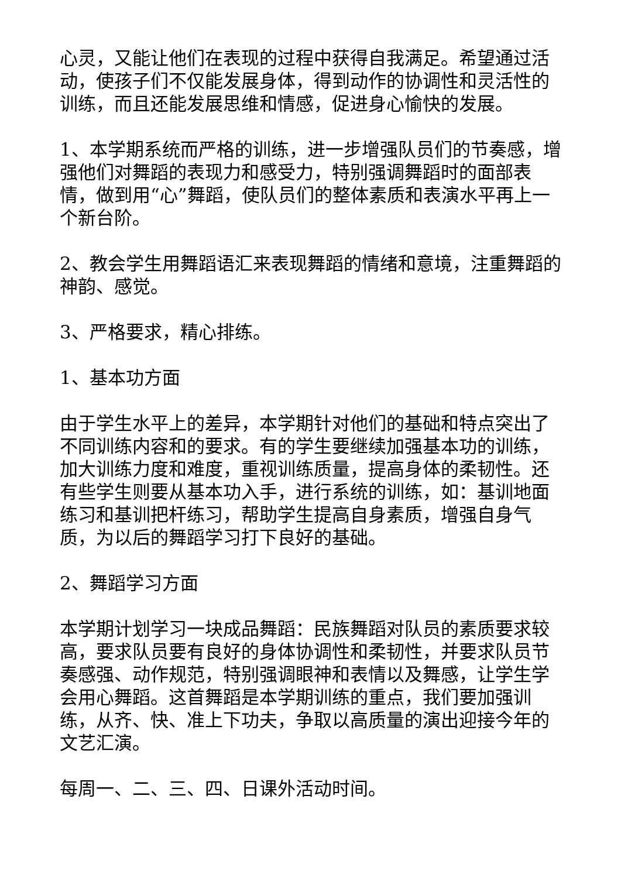心灵，又能让他们在表现的过程中获得自我满足。希望通过活动，使孩子们不仅能发展身体，得到动作的协调性和灵活性的训练，而且还能发展思维和情感，促进身心愉快的发展。
1、本学期系统而严格的训练，进一步增强队员们的节奏感，增强他们对舞蹈的表现力和感受力，特别强调舞蹈时的面部表情，做到用“心”舞蹈，使队员们的整体素质和表演水平再上一个新台阶。
2、教会学生用舞蹈语汇来表现舞蹈的情绪和意境，注重舞蹈的神韵、感觉。
3、严格要求，精心排练。
1、基本功方面
由于学生水平上的差异，本学期针对他们的基础和特点突出了不同训练内容和的要求。有的学生要继续加强基本功的训练，加大训练力度和难度，重视训练质量，提高身体的柔韧性。还有些学生则要从基本功入手，进行系统的训练，如：基训地面练习和基训把杆练习，帮助学生提高自身素质，增强自身气质，为以后的舞蹈学习打下良好的基础。
2、舞蹈学习方面
本学期计划学习一块成品舞蹈：民族舞蹈对队员的素质要求较高，要求队员要有良好的身体协调性和柔韧性，并要求队员节奏感强、动作规范，特别强调眼神和表情以及舞感，让学生学会用心舞蹈。这首舞蹈是本学期训练的重点，我们要加强训练，从齐、快、准上下功夫，争取以高质量的演出迎接今年的文艺汇演。
每周一、二、三、四、日课外活动时间。